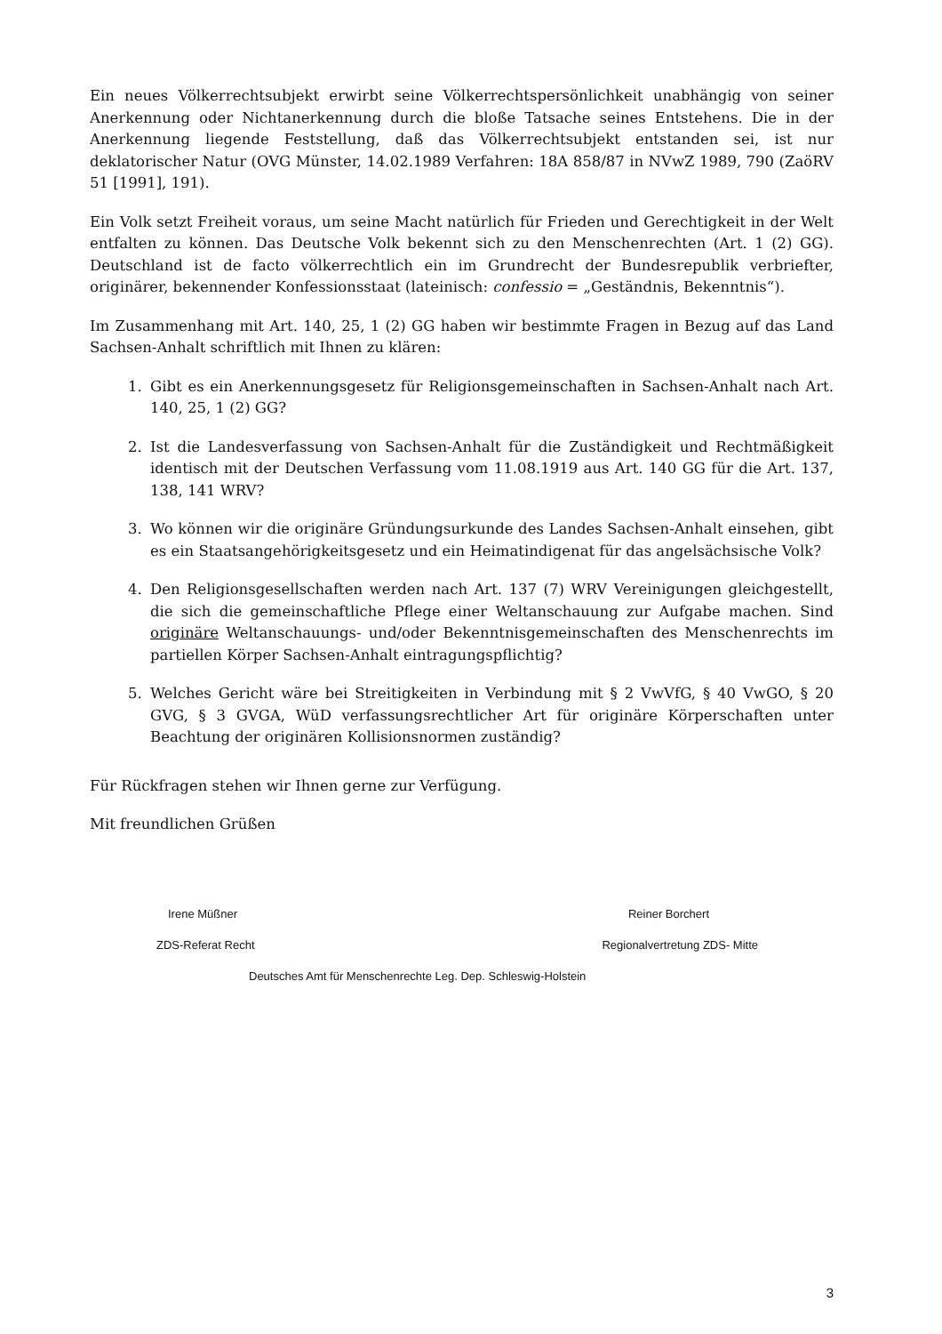Ein neues Völkerrechtsubjekt erwirbt seine Völkerrechtspersönlichkeit unabhängig von seiner Anerkennung oder Nichtanerkennung durch die bloße Tatsache seines Entstehens. Die in der Anerkennung liegende Feststellung, daß das Völkerrechtsubjekt entstanden sei, ist nur deklatorischer Natur (OVG Münster, 14.02.1989 Verfahren: 18A 858/87 in NVwZ 1989, 790 (ZaöRV 51 [1991], 191).
Ein Volk setzt Freiheit voraus, um seine Macht natürlich für Frieden und Gerechtigkeit in der Welt entfalten zu können. Das Deutsche Volk bekennt sich zu den Menschenrechten (Art. 1 (2) GG). Deutschland ist de facto völkerrechtlich ein im Grundrecht der Bundesrepublik verbriefter, originärer, bekennender Konfessionsstaat (lateinisch: confessio = „Geständnis, Bekenntnis“).
Im Zusammenhang mit Art. 140, 25, 1 (2) GG haben wir bestimmte Fragen in Bezug auf das Land Sachsen-Anhalt schriftlich mit Ihnen zu klären:
1. Gibt es ein Anerkennungsgesetz für Religionsgemeinschaften in Sachsen-Anhalt nach Art. 140, 25, 1 (2) GG?
2. Ist die Landesverfassung von Sachsen-Anhalt für die Zuständigkeit und Rechtmäßigkeit identisch mit der Deutschen Verfassung vom 11.08.1919 aus Art. 140 GG für die Art. 137, 138, 141 WRV?
3. Wo können wir die originäre Gründungsurkunde des Landes Sachsen-Anhalt einsehen, gibt es ein Staatsangehörigkeitsgesetz und ein Heimatindigenat für das angelsächsische Volk?
4. Den Religionsgesellschaften werden nach Art. 137 (7) WRV Vereinigungen gleichgestellt, die sich die gemeinschaftliche Pflege einer Weltanschauung zur Aufgabe machen. Sind originäre Weltanschauungs- und/oder Bekenntnisgemeinschaften des Menschenrechts im partiellen Körper Sachsen-Anhalt eintragungspflichtig?
5. Welches Gericht wäre bei Streitigkeiten in Verbindung mit § 2 VwVfG, § 40 VwGO, § 20 GVG, § 3 GVGA, WüD verfassungsrechtlicher Art für originäre Körperschaften unter Beachtung der originären Kollisionsnormen zuständig?
Für Rückfragen stehen wir Ihnen gerne zur Verfügung.
Mit freundlichen Grüßen
Irene Müßner Reiner Borchert
ZDS-Referat Recht Regionalvertretung ZDS- Mitte
Deutsches Amt für Menschenrechte Leg. Dep. Schleswig-Holstein
3